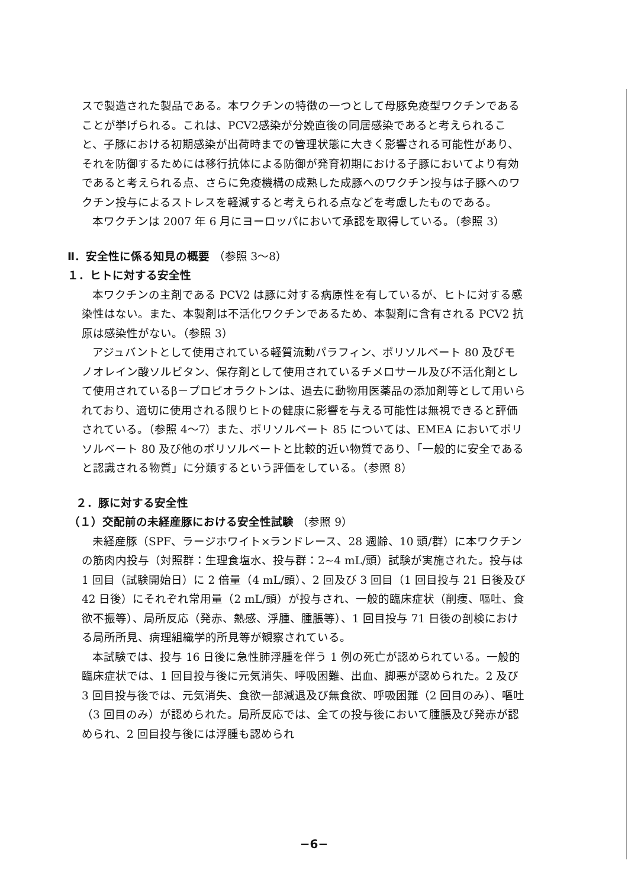スで製造された製品である。本ワクチンの特徴の一つとして母豚免疫型ワクチンであることが挙げられる。これは、PCV2感染が分娩直後の同居感染であると考えられること、子豚における初期感染が出荷時までの管理状態に大きく影響される可能性があり、それを防御するためには移行抗体による防御が発育初期における子豚においてより有効であると考えられる点、さらに免疫機構の成熟した成豚へのワクチン投与は子豚へのワクチン投与によるストレスを軽減すると考えられる点などを考慮したものである。
本ワクチンは 2007 年 6 月にヨーロッパにおいて承認を取得している。（参照 3）
Ⅱ．安全性に係る知見の概要 （参照 3～8）
１．ヒトに対する安全性
本ワクチンの主剤である PCV2 は豚に対する病原性を有しているが、ヒトに対する感染性はない。また、本製剤は不活化ワクチンであるため、本製剤に含有される PCV2 抗原は感染性がない。（参照 3）
アジュバントとして使用されている軽質流動パラフィン、ポリソルベート 80 及びモノオレイン酸ソルビタン、保存剤として使用されているチメロサール及び不活化剤として使用されているβ－プロピオラクトンは、過去に動物用医薬品の添加剤等として用いられており、適切に使用される限りヒトの健康に影響を与える可能性は無視できると評価されている。（参照 4～7）また、ポリソルベート 85 については、EMEA においてポリソルベート 80 及び他のポリソルベートと比較的近い物質であり、「一般的に安全であると認識される物質」に分類するという評価をしている。（参照 8）
２．豚に対する安全性
（１）交配前の未経産豚における安全性試験 （参照 9）
未経産豚（SPF、ラージホワイト×ランドレース、28 週齢、10 頭/群）に本ワクチンの筋肉内投与（対照群：生理食塩水、投与群：2~4 mL/頭）試験が実施された。投与は 1 回目（試験開始日）に 2 倍量（4 mL/頭）、2 回及び 3 回目（1 回目投与 21 日後及び 42 日後）にそれぞれ常用量（2 mL/頭）が投与され、一般的臨床症状（削痩、嘔吐、食欲不振等）、局所反応（発赤、熱感、浮腫、腫脹等）、1 回目投与 71 日後の剖検における局所所見、病理組織学的所見等が観察されている。
本試験では、投与 16 日後に急性肺浮腫を伴う 1 例の死亡が認められている。一般的臨床症状では、1 回目投与後に元気消失、呼吸困難、出血、脚悪が認められた。2 及び 3 回目投与後では、元気消失、食欲一部減退及び無食欲、呼吸困難（2 回目のみ）、嘔吐（3 回目のみ）が認められた。局所反応では、全ての投与後において腫脹及び発赤が認められ、2 回目投与後には浮腫も認められ
−6−